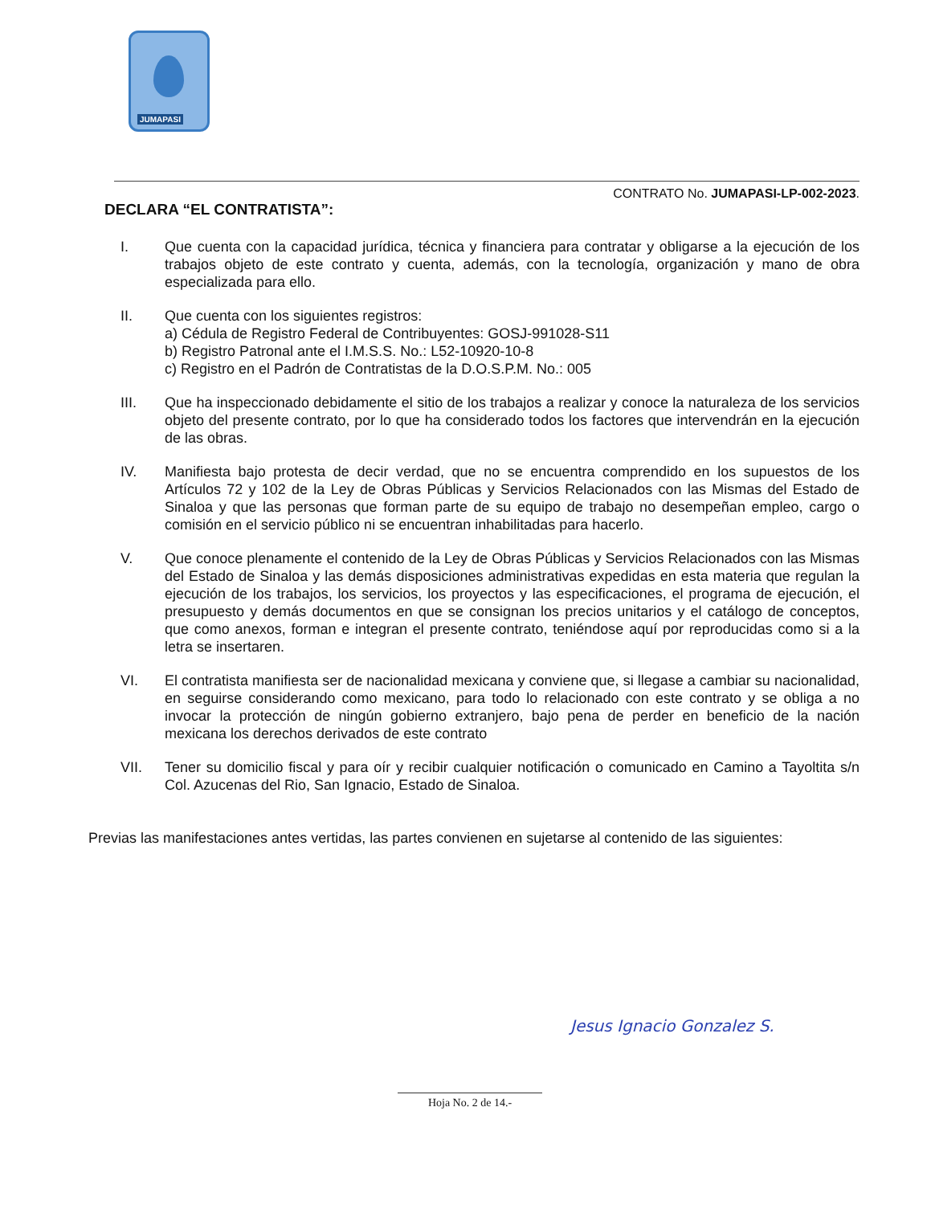JUMAPASI
CONTRATO No. JUMAPASI-LP-002-2023.
DECLARA “EL CONTRATISTA”:
I. Que cuenta con la capacidad jurídica, técnica y financiera para contratar y obligarse a la ejecución de los trabajos objeto de este contrato y cuenta, además, con la tecnología, organización y mano de obra especializada para ello.
II. Que cuenta con los siguientes registros:
a) Cédula de Registro Federal de Contribuyentes: GOSJ-991028-S11
b) Registro Patronal ante el I.M.S.S. No.: L52-10920-10-8
c) Registro en el Padrón de Contratistas de la D.O.S.P.M. No.: 005
III. Que ha inspeccionado debidamente el sitio de los trabajos a realizar y conoce la naturaleza de los servicios objeto del presente contrato, por lo que ha considerado todos los factores que intervendrán en la ejecución de las obras.
IV. Manifiesta bajo protesta de decir verdad, que no se encuentra comprendido en los supuestos de los Artículos 72 y 102 de la Ley de Obras Públicas y Servicios Relacionados con las Mismas del Estado de Sinaloa y que las personas que forman parte de su equipo de trabajo no desempeñan empleo, cargo o comisión en el servicio público ni se encuentran inhabilitadas para hacerlo.
V. Que conoce plenamente el contenido de la Ley de Obras Públicas y Servicios Relacionados con las Mismas del Estado de Sinaloa y las demás disposiciones administrativas expedidas en esta materia que regulan la ejecución de los trabajos, los servicios, los proyectos y las especificaciones, el programa de ejecución, el presupuesto y demás documentos en que se consignan los precios unitarios y el catálogo de conceptos, que como anexos, forman e integran el presente contrato, teniéndose aquí por reproducidas como si a la letra se insertaren.
VI. El contratista manifiesta ser de nacionalidad mexicana y conviene que, si llegase a cambiar su nacionalidad, en seguirse considerando como mexicano, para todo lo relacionado con este contrato y se obliga a no invocar la protección de ningún gobierno extranjero, bajo pena de perder en beneficio de la nación mexicana los derechos derivados de este contrato
VII. Tener su domicilio fiscal y para oír y recibir cualquier notificación o comunicado en Camino a Tayoltita s/n Col. Azucenas del Rio, San Ignacio, Estado de Sinaloa.
Previas las manifestaciones antes vertidas, las partes convienen en sujetarse al contenido de las siguientes:
Jesus Ignacio Gonzalez S.
Hoja No. 2 de 14.-